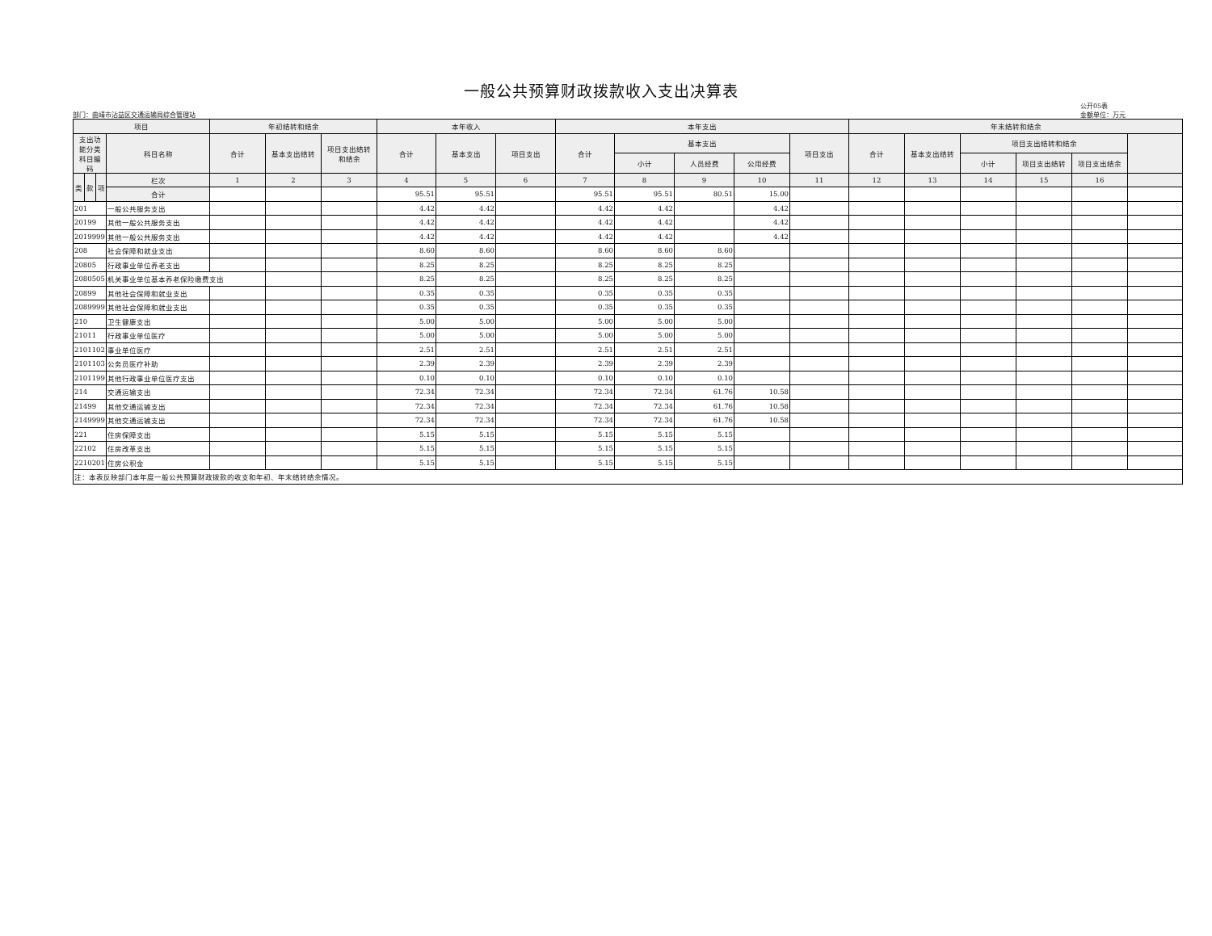一般公共预算财政拨款收入支出决算表
部门：曲靖市沾益区交通运输局综合管理站
公开05表
金额单位：万元
| 项目 | | | | 年初结转和结余 | | | 本年收入 | | | 本年支出 | | | | | 年末结转和结余 | | | | | |
| --- | --- | --- | --- | --- | --- | --- | --- | --- | --- | --- | --- | --- | --- | --- | --- | --- | --- | --- | --- | --- |
| 支出功 能分类 科目编 码 | | | 科目名称 | 合计 | 基本支出结转 | 项目支出结转 和结余 | 合计 | 基本支出 | 项目支出 | 合计 | 基本支出 | | | 项目支出 | 合计 | 基本支出结转 | 项目支出结转和结余 | | | |
| | | | | | | | | | | | 小计 | 人员经费 | 公用经费 | | | | 小计 | 项目支出结转 | 项目支出结余 | |
| 类 | 款 | 项 | 栏次 | 1 | 2 | 3 | 4 | 5 | 6 | 7 | 8 | 9 | 10 | 11 | 12 | 13 | 14 | 15 | 16 | |
| | | | 合计 | | | | 95.51 | 95.51 | | 95.51 | 95.51 | 80.51 | 15.00 | | | | | | | |
| 201 | | | 一般公共服务支出 | | | | 4.42 | 4.42 | | 4.42 | 4.42 | | 4.42 | | | | | | | |
| 20199 | | | 其他一般公共服务支出 | | | | 4.42 | 4.42 | | 4.42 | 4.42 | | 4.42 | | | | | | | |
| 2019999 | | | 其他一般公共服务支出 | | | | 4.42 | 4.42 | | 4.42 | 4.42 | | 4.42 | | | | | | | |
| 208 | | | 社会保障和就业支出 | | | | 8.60 | 8.60 | | 8.60 | 8.60 | 8.60 | | | | | | | | |
| 20805 | | | 行政事业单位养老支出 | | | | 8.25 | 8.25 | | 8.25 | 8.25 | 8.25 | | | | | | | | |
| 2080505 | | | 机关事业单位基本养老保险缴费支出 | | | | 8.25 | 8.25 | | 8.25 | 8.25 | 8.25 | | | | | | | | |
| 20899 | | | 其他社会保障和就业支出 | | | | 0.35 | 0.35 | | 0.35 | 0.35 | 0.35 | | | | | | | | |
| 2089999 | | | 其他社会保障和就业支出 | | | | 0.35 | 0.35 | | 0.35 | 0.35 | 0.35 | | | | | | | | |
| 210 | | | 卫生健康支出 | | | | 5.00 | 5.00 | | 5.00 | 5.00 | 5.00 | | | | | | | | |
| 21011 | | | 行政事业单位医疗 | | | | 5.00 | 5.00 | | 5.00 | 5.00 | 5.00 | | | | | | | | |
| 2101102 | | | 事业单位医疗 | | | | 2.51 | 2.51 | | 2.51 | 2.51 | 2.51 | | | | | | | | |
| 2101103 | | | 公务员医疗补助 | | | | 2.39 | 2.39 | | 2.39 | 2.39 | 2.39 | | | | | | | | |
| 2101199 | | | 其他行政事业单位医疗支出 | | | | 0.10 | 0.10 | | 0.10 | 0.10 | 0.10 | | | | | | | | |
| 214 | | | 交通运输支出 | | | | 72.34 | 72.34 | | 72.34 | 72.34 | 61.76 | 10.58 | | | | | | | |
| 21499 | | | 其他交通运输支出 | | | | 72.34 | 72.34 | | 72.34 | 72.34 | 61.76 | 10.58 | | | | | | | |
| 2149999 | | | 其他交通运输支出 | | | | 72.34 | 72.34 | | 72.34 | 72.34 | 61.76 | 10.58 | | | | | | | |
| 221 | | | 住房保障支出 | | | | 5.15 | 5.15 | | 5.15 | 5.15 | 5.15 | | | | | | | | |
| 22102 | | | 住房改革支出 | | | | 5.15 | 5.15 | | 5.15 | 5.15 | 5.15 | | | | | | | | |
| 2210201 | | | 住房公积金 | | | | 5.15 | 5.15 | | 5.15 | 5.15 | 5.15 | | | | | | | | |
| 注：本表反映部门本年度一般公共预算财政拨款的收支和年初、年末结转结余情况。 | | | | | | | | | | | | | | | | | | | | |